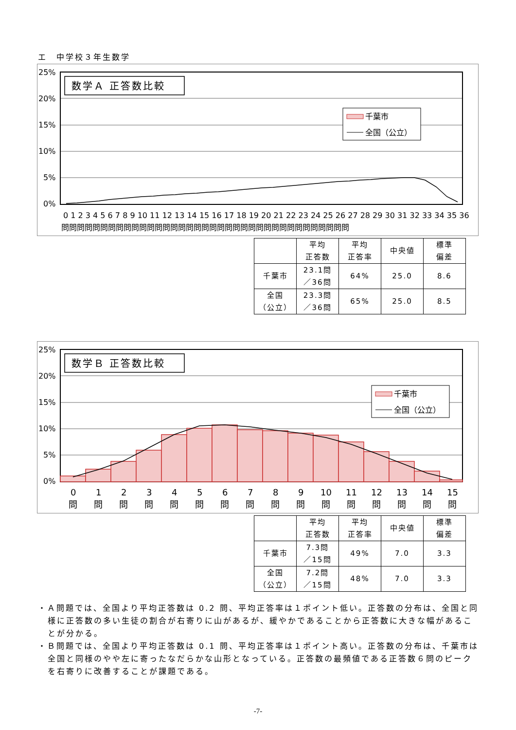エ　中学校３年生数学
25%
20%
15%
10%
5%
0%
数学Ａ 正答数比較
千葉市
全国（公立）
0 1 2 3 4 5 6 7 8 9 10 11 12 13 14 15 16 17 18 19 20 21 22 23 24 25 26 27 28 29 30 31 32 33 34 35 36
問問問問問問問問問問問問問問問問問問問問問問問問問問問問問問問問問問問問問
| | 平均 正答数 | 平均 正答率 | 中央値 | 標準 偏差 |
| 千葉市 | 23.1問 ／36問 | 64% | 25.0 | 8.6 |
| 全国 （公立） | 23.3問 ／36問 | 65% | 25.0 | 8.5 |
25%
20%
15%
10%
5%
0%
数学Ｂ 正答数比較
千葉市
全国（公立）
0
1
2
3
4
5
6
7
8
9
10
11
12
13
14
15
問問問問問問問問問問問問問問問問
| | 平均 正答数 | 平均 正答率 | 中央値 | 標準 偏差 |
| 千葉市 | 7.3問 ／15問 | 49% | 7.0 | 3.3 |
| 全国 （公立） | 7.2問 ／15問 | 48% | 7.0 | 3.3 |
・Ａ問題では、全国より平均正答数は 0.2 問、平均正答率は１ポイント低い。正答数の分布は、全国と同様に正答数の多い生徒の割合が右寄りに山があるが、緩やかであることから正答数に大きな幅があることが分かる。
・Ｂ問題では、全国より平均正答数は 0.1 問、平均正答率は１ポイント高い。正答数の分布は、千葉市は全国と同様のやや左に寄ったなだらかな山形となっている。正答数の最頻値である正答数６問のピークを右寄りに改善することが課題である。
-7-